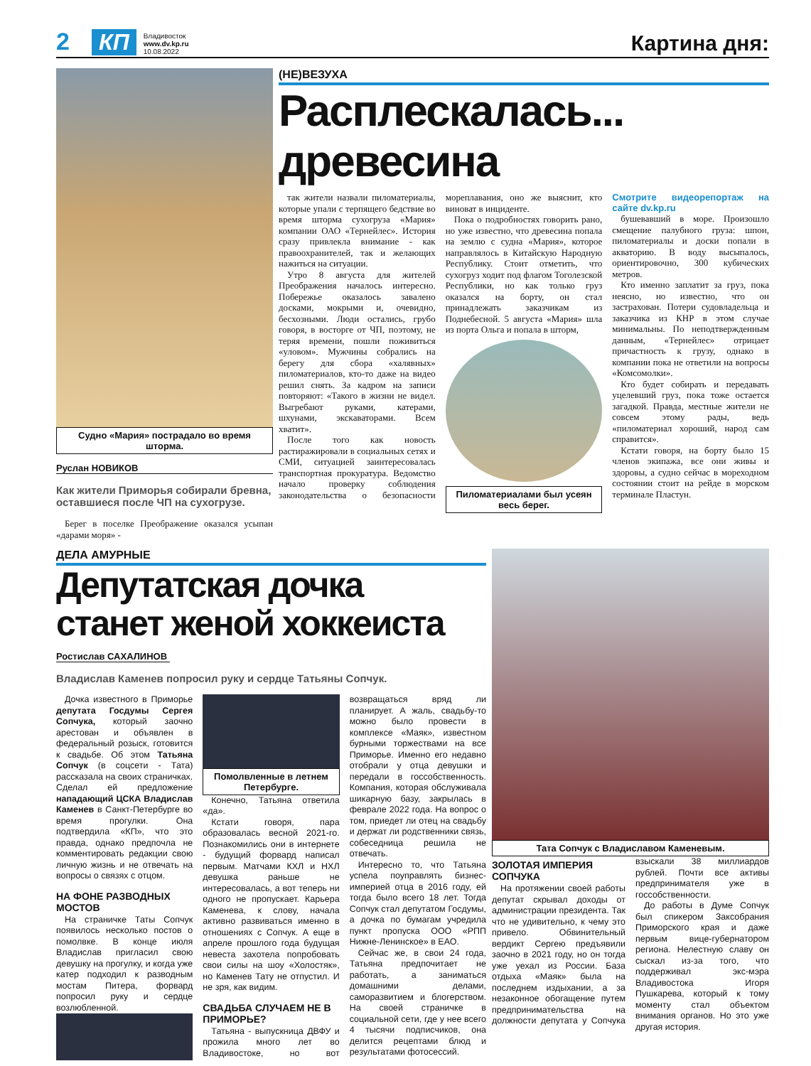2 КП Владивосток
www.dv.kp.ru
10.08.2022 Картина дня:
Судно «Мария» пострадало во время шторма.
Руслан НОВИКОВ
Как жители Приморья собирали бревна, оставшиеся после ЧП на сухогрузе.
Берег в поселке Преображение оказался усыпан «дарами моря» -
(НЕ)ВЕЗУХА
Расплескалась... древесина
так жители назвали пиломатериалы, которые упали с терпящего бедствие во время шторма сухогруза «Мария» компании ОАО «Тернейлес». История сразу привлекла внимание - как правоохранителей, так и желающих нажиться на ситуации.
Утро 8 августа для жителей Преображения началось интересно. Побережье оказалось завалено досками, мокрыми и, очевидно, бесхозными. Люди остались, грубо говоря, в восторге от ЧП, поэтому, не теряя времени, пошли поживиться «уловом». Мужчины собрались на берегу для сбора «халявных» пиломатериалов, кто-то даже на видео решил снять. За кадром на записи повторяют: «Такого в жизни не видел. Выгребают руками, катерами, шхунами, экскаваторами. Всем хватит».
После того как новость растиражировали в социальных сетях и СМИ, ситуацией заинтересовалась транспортная прокуратура. Ведомство начало проверку соблюдения законодательства о безопасности мореплавания, оно же выяснит, кто виноват в инциденте.
Пока о подробностях говорить рано, но уже известно, что древесина попала на землю с судна «Мария», которое направлялось в Китайскую Народную Республику. Стоит отметить, что сухогруз ходит под флагом Тоголезской Республики, но как только груз оказался на борту, он стал принадлежать заказчикам из Поднебесной. 5 августа «Мария» шла из порта Ольга и попала в шторм,
Пиломатериалами был усеян весь берег.
Смотрите видеорепортаж на сайте dv.kp.ru
бушевавший в море. Произошло смещение палубного груза: шпон, пиломатериалы и доски попали в акваторию. В воду высыпалось, ориентировочно, 300 кубических метров.
Кто именно заплатит за груз, пока неясно, но известно, что он застрахован. Потери судовладельца и заказчика из КНР в этом случае минимальны. По неподтвержденным данным, «Тернейлес» отрицает причастность к грузу, однако в компании пока не ответили на вопросы «Комсомолки».
Кто будет собирать и передавать уцелевший груз, пока тоже остается загадкой. Правда, местные жители не совсем этому рады, ведь «пиломатериал хороший, народ сам справится».
Кстати говоря, на борту было 15 членов экипажа, все они живы и здоровы, а судно сейчас в мореходном состоянии стоит на рейде в морском терминале Пластун.
ДЕЛА АМУРНЫЕ
Депутатская дочка
станет женой хоккеиста
Ростислав САХАЛИНОВ
Владислав Каменев попросил руку и сердце Татьяны Сопчук.
Дочка известного в Приморье депутата Госдумы Сергея Сопчука, который заочно арестован и объявлен в федеральный розыск, готовится к свадьбе. Об этом Татьяна Сопчук (в соцсети - Тата) рассказала на своих страничках. Сделал ей предложение нападающий ЦСКА Владислав Каменев в Санкт-Петербурге во время прогулки. Она подтвердила «КП», что это правда, однако предпочла не комментировать редакции свою личную жизнь и не отвечать на вопросы о связях с отцом.
НА ФОНЕ РАЗВОДНЫХ МОСТОВ
На страничке Таты Сопчук появилось несколько постов о помолвке. В конце июля Владислав пригласил свою девушку на прогулку, и когда уже катер подходил к разводным мостам Питера, форвард попросил руку и сердце возлюбленной.
Помолвленные в летнем Петербурге.
Конечно, Татьяна ответила «да».
Кстати говоря, пара образовалась весной 2021-го. Познакомились они в интернете - будущий форвард написал первым. Матчами КХЛ и НХЛ девушка раньше не интересовалась, а вот теперь ни одного не пропускает. Карьера Каменева, к слову, начала активно развиваться именно в отношениях с Сопчук. А еще в апреле прошлого года будущая невеста захотела попробовать свои силы на шоу «Холостяк», но Каменев Тату не отпустил. И не зря, как видим.
СВАДЬБА СЛУЧАЕМ НЕ В ПРИМОРЬЕ?
Татьяна - выпускница ДВФУ и прожила много лет во Владивостоке, но вот возвращаться вряд ли планирует. А жаль, свадьбу-то можно было провести в комплексе «Маяк», известном бурными торжествами на все Приморье. Именно его недавно отобрали у отца девушки и передали в госсобственность. Компания, которая обслуживала шикарную базу, закрылась в феврале 2022 года. На вопрос о том, приедет ли отец на свадьбу и держат ли родственники связь, собеседница решила не отвечать.
Интересно то, что Татьяна успела поуправлять бизнес-империей отца в 2016 году, ей тогда было всего 18 лет. Тогда Сопчук стал депутатом Госдумы, а дочка по бумагам учредила пункт пропуска ООО «РПП Нижне-Ленинское» в ЕАО.
Сейчас же, в свои 24 года, Татьяна предпочитает не работать, а заниматься домашними делами, саморазвитием и блогерством. На своей страничке в социальной сети, где у нее всего 4 тысячи подписчиков, она делится рецептами блюд и результатами фотосессий.
Тата Сопчук с Владиславом Каменевым.
ЗОЛОТАЯ ИМПЕРИЯ СОПЧУКА
На протяжении своей работы депутат скрывал доходы от администрации президента. Так что не удивительно, к чему это привело. Обвинительный вердикт Сергею предъявили заочно в 2021 году, но он тогда уже уехал из России. База отдыха «Маяк» была на последнем издыхании, а за незаконное обогащение путем предпринимательства на должности депутата у Сопчука взыскали 38 миллиардов рублей. Почти все активы предпринимателя уже в госсобственности.
До работы в Думе Сопчук был спикером Заксобрания Приморского края и даже первым вице-губернатором региона. Нелестную славу он сыскал из-за того, что поддерживал экс-мэра Владивостока Игоря Пушкарева, который к тому моменту стал объектом внимания органов. Но это уже другая история.